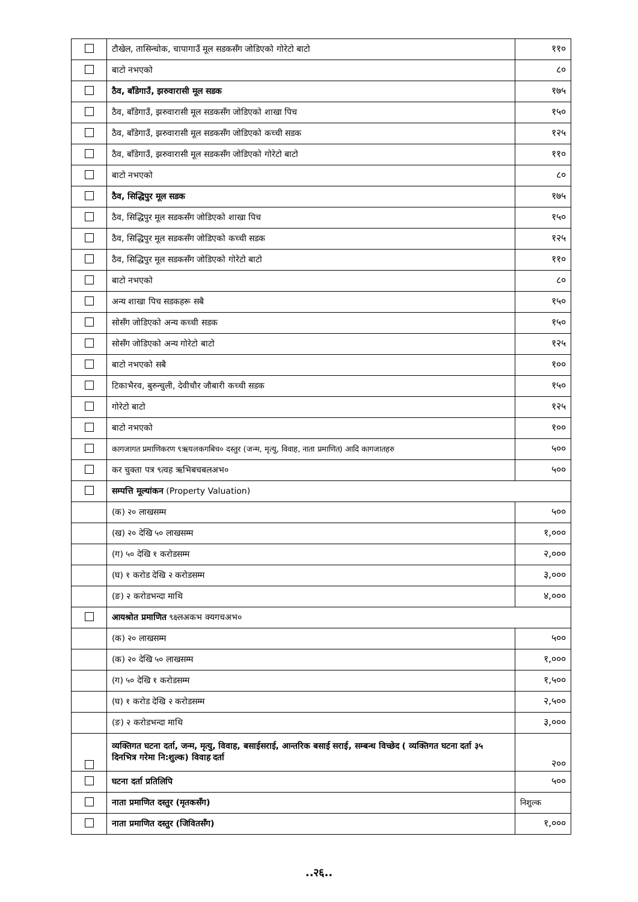| | टौखेल, तासिन्चोक, चापागाउँ मूल सडकसँग जोडिएको गोरेटो बाटो | ११० |
| | बाटो नभएको | ८० |
| | ठैव, बाँडेगाउँ, झरुवारासी मूल सडक | १७५ |
| | ठैव, बाँडेगाउँ, झरुवारासी मूल सडकसँग जोडिएको शाखा पिच | १५० |
| | ठैव, बाँडेगाउँ, झरुवारासी मूल सडकसँग जोडिएको कच्ची सडक | १२५ |
| | ठैव, बाँडेगाउँ, झरुवारासी मूल सडकसँग जोडिएको गोरेटो बाटो | ११० |
| | बाटो नभएको | ८० |
| | ठैव, सिद्धिपुर मूल सडक | १७५ |
| | ठैव, सिद्धिपुर मूल सडकसँग जोडिएको शाखा पिच | १५० |
| | ठैव, सिद्धिपुर मूल सडकसँग जोडिएको कच्ची सडक | १२५ |
| | ठैव, सिद्धिपुर मूल सडकसँग जोडिएको गोरेटो बाटो | ११० |
| | बाटो नभएको | ८० |
| | अन्य शाखा पिच सडकहरू सबै | १५० |
| | सोसँग जोडिएको अन्य कच्ची सडक | १५० |
| | सोसँग जोडिएको अन्य गोरेटो बाटो | १२५ |
| | बाटो नभएको सबै | १०० |
| | टिकाभैरव, बुरुन्चुली, देवीचौर जौबारी कच्ची सडक | १५० |
| | गोरेटो बाटो | १२५ |
| | बाटो नभएको | १०० |
| | कागजागत प्रमाणिकरण ९ऋयलकगबिच० दस्तुर (जन्म, मृत्यु, विवाह, नाता प्रमाणित) आदि कागजातहरु | ५०० |
| | कर चुक्ता पत्र ९त्वह ऋभिबचबलअभ० | ५०० |
| | सम्पत्ति मूल्यांकन (Property Valuation) | |
| | (क) २० लाखसम्म | ५०० |
| | (ख) २० देखि ५० लाखसम्म | १,००० |
| | (ग) ५० देखि १ करोडसम्म | २,००० |
| | (घ) १ करोड देखि २ करोडसम्म | ३,००० |
| | (ङ) २ करोडभन्दा माथि | ४,००० |
| | आयश्रोत प्रमाणित ९क्ष्लअकभ क्यगचअभ० | |
| | (क) २० लाखसम्म | ५०० |
| | (क) २० देखि ५० लाखसम्म | १,००० |
| | (ग) ५० देखि १ करोडसम्म | १,५०० |
| | (घ) १ करोड देखि २ करोडसम्म | २,५०० |
| | (ङ) २ करोडभन्दा माथि | ३,००० |
| | व्यक्तिगत घटना दर्ता, जन्म, मृत्यु, विवाह, बसाईसराई, आन्तरिक बसाई सराई, सम्बन्ध विच्छेद ( व्यक्तिगत घटना दर्ता ३५ दिनभित्र गरेमा नि:शुल्क) विवाह दर्ता | २०० |
| | घटना दर्ता प्रतिलिपि | ५०० |
| | नाता प्रमाणित दस्तुर (मृतकसँग) | निशुल्क |
| | नाता प्रमाणित दस्तुर (जिवितसँग) | १,००० |
..२६..